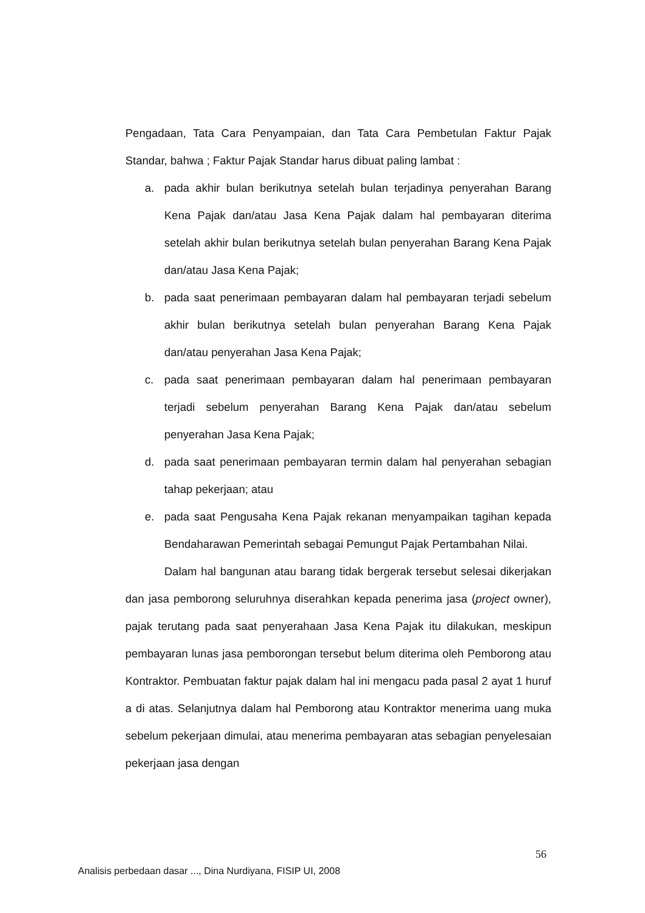Pengadaan, Tata Cara Penyampaian, dan Tata Cara Pembetulan Faktur Pajak Standar, bahwa ; Faktur Pajak Standar harus dibuat paling lambat :
a. pada akhir bulan berikutnya setelah bulan terjadinya penyerahan Barang Kena Pajak dan/atau Jasa Kena Pajak dalam hal pembayaran diterima setelah akhir bulan berikutnya setelah bulan penyerahan Barang Kena Pajak dan/atau Jasa Kena Pajak;
b. pada saat penerimaan pembayaran dalam hal pembayaran terjadi sebelum akhir bulan berikutnya setelah bulan penyerahan Barang Kena Pajak dan/atau penyerahan Jasa Kena Pajak;
c. pada saat penerimaan pembayaran dalam hal penerimaan pembayaran terjadi sebelum penyerahan Barang Kena Pajak dan/atau sebelum penyerahan Jasa Kena Pajak;
d. pada saat penerimaan pembayaran termin dalam hal penyerahan sebagian tahap pekerjaan; atau
e. pada saat Pengusaha Kena Pajak rekanan menyampaikan tagihan kepada Bendaharawan Pemerintah sebagai Pemungut Pajak Pertambahan Nilai.
Dalam hal bangunan atau barang tidak bergerak tersebut selesai dikerjakan dan jasa pemborong seluruhnya diserahkan kepada penerima jasa (project owner), pajak terutang pada saat penyerahaan Jasa Kena Pajak itu dilakukan, meskipun pembayaran lunas jasa pemborongan tersebut belum diterima oleh Pemborong atau Kontraktor. Pembuatan faktur pajak dalam hal ini mengacu pada pasal 2 ayat 1 huruf a di atas. Selanjutnya dalam hal Pemborong atau Kontraktor menerima uang muka sebelum pekerjaan dimulai, atau menerima pembayaran atas sebagian penyelesaian pekerjaan jasa dengan
56
Analisis perbedaan dasar ..., Dina Nurdiyana, FISIP UI, 2008